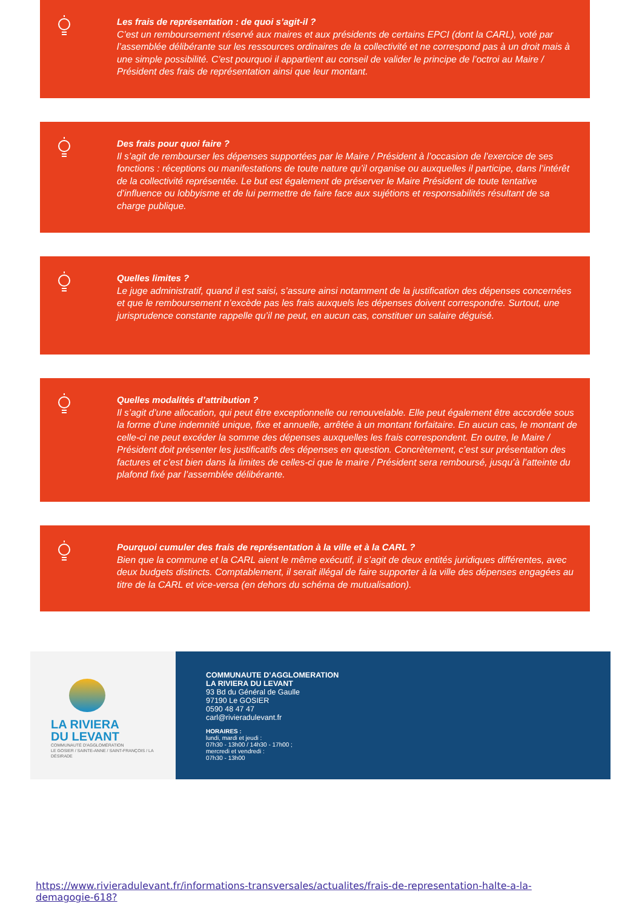Les frais de représentation : de quoi s’agit-il ?
C’est un remboursement réservé aux maires et aux présidents de certains EPCI (dont la CARL), voté par l’assemblée délibérante sur les ressources ordinaires de la collectivité et ne correspond pas à un droit mais à une simple possibilité. C’est pourquoi il appartient au conseil de valider le principe de l’octroi au Maire / Président des frais de représentation ainsi que leur montant.
Des frais pour quoi faire ?
Il s’agit de rembourser les dépenses supportées par le Maire / Président à l’occasion de l’exercice de ses fonctions : réceptions ou manifestations de toute nature qu’il organise ou auxquelles il participe, dans l’intérêt de la collectivité représentée. Le but est également de préserver le Maire Président de toute tentative d’influence ou lobbyisme et de lui permettre de faire face aux sujétions et responsabilités résultant de sa charge publique.
Quelles limites ?
Le juge administratif, quand il est saisi, s’assure ainsi notamment de la justification des dépenses concernées et que le remboursement n’excède pas les frais auxquels les dépenses doivent correspondre. Surtout, une jurisprudence constante rappelle qu’il ne peut, en aucun cas, constituer un salaire déguisé.
Quelles modalités d’attribution ?
Il s’agit d’une allocation, qui peut être exceptionnelle ou renouvelable. Elle peut également être accordée sous la forme d’une indemnité unique, fixe et annuelle, arrêtée à un montant forfaitaire. En aucun cas, le montant de celle-ci ne peut excéder la somme des dépenses auxquelles les frais correspondent. En outre, le Maire / Président doit présenter les justificatifs des dépenses en question. Concrètement, c’est sur présentation des factures et c’est bien dans la limites de celles-ci que le maire / Président sera remboursé, jusqu’à l’atteinte du plafond fixé par l’assemblée délibérante.
Pourquoi cumuler des frais de représentation à la ville et à la CARL ?
Bien que la commune et la CARL aient le même exécutif, il s’agit de deux entités juridiques différentes, avec deux budgets distincts. Comptablement, il serait illégal de faire supporter à la ville des dépenses engagées au titre de la CARL et vice-versa (en dehors du schéma de mutualisation).
LA RIVIERA
DU LEVANT
COMMUNAUTÉ D'AGGLOMÉRATION
LE GOSIER / SAINTE-ANNE / SAINT-FRANÇOIS / LA DÉSIRADE
COMMUNAUTE D’AGGLOMERATION
LA RIVIERA DU LEVANT
93 Bd du Général de Gaulle
97190 Le GOSIER
0590 48 47 47
carl@rivieradulevant.fr
HORAIRES :
lundi, mardi et jeudi :
07h30 - 13h00 / 14h30 - 17h00 ;
mercredi et vendredi :
07h30 - 13h00
https://www.rivieradulevant.fr/informations-transversales/actualites/frais-de-representation-halte-a-la-demagogie-618?